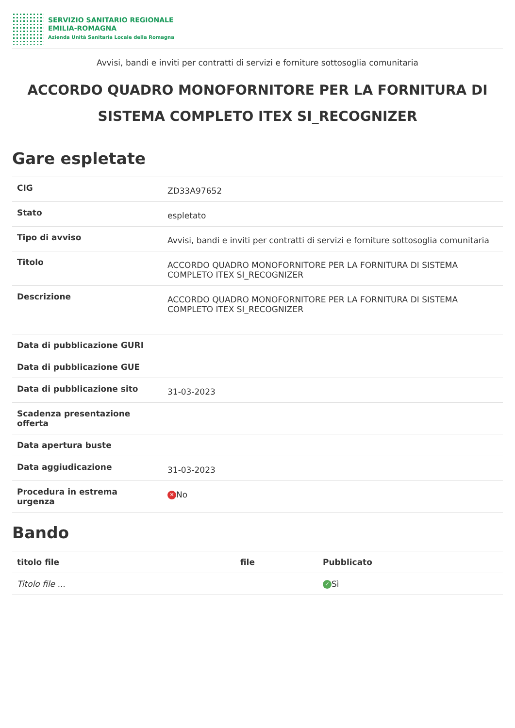SERVIZIO SANITARIO REGIONALE
EMILIA-ROMAGNA
Azienda Unità Sanitaria Locale della Romagna
Avvisi, bandi e inviti per contratti di servizi e forniture sottosoglia comunitaria
ACCORDO QUADRO MONOFORNITORE PER LA FORNITURA DI SISTEMA COMPLETO ITEX SI_RECOGNIZER
Gare espletate
| CIG | ZD33A97652 |
| Stato | espletato |
| Tipo di avviso | Avvisi, bandi e inviti per contratti di servizi e forniture sottosoglia comunitaria |
| Titolo | ACCORDO QUADRO MONOFORNITORE PER LA FORNITURA DI SISTEMA COMPLETO ITEX SI_RECOGNIZER |
| Descrizione | ACCORDO QUADRO MONOFORNITORE PER LA FORNITURA DI SISTEMA COMPLETO ITEX SI_RECOGNIZER |
| Data di pubblicazione GURI | |
| Data di pubblicazione GUE | |
| Data di pubblicazione sito | 31-03-2023 |
| Scadenza presentazione offerta | |
| Data apertura buste | |
| Data aggiudicazione | 31-03-2023 |
| Procedura in estrema urgenza | ✕ No |
Bando
| titolo file | file | Pubblicato |
| --- | --- | --- |
| Titolo file ... | | ✓ Sì |